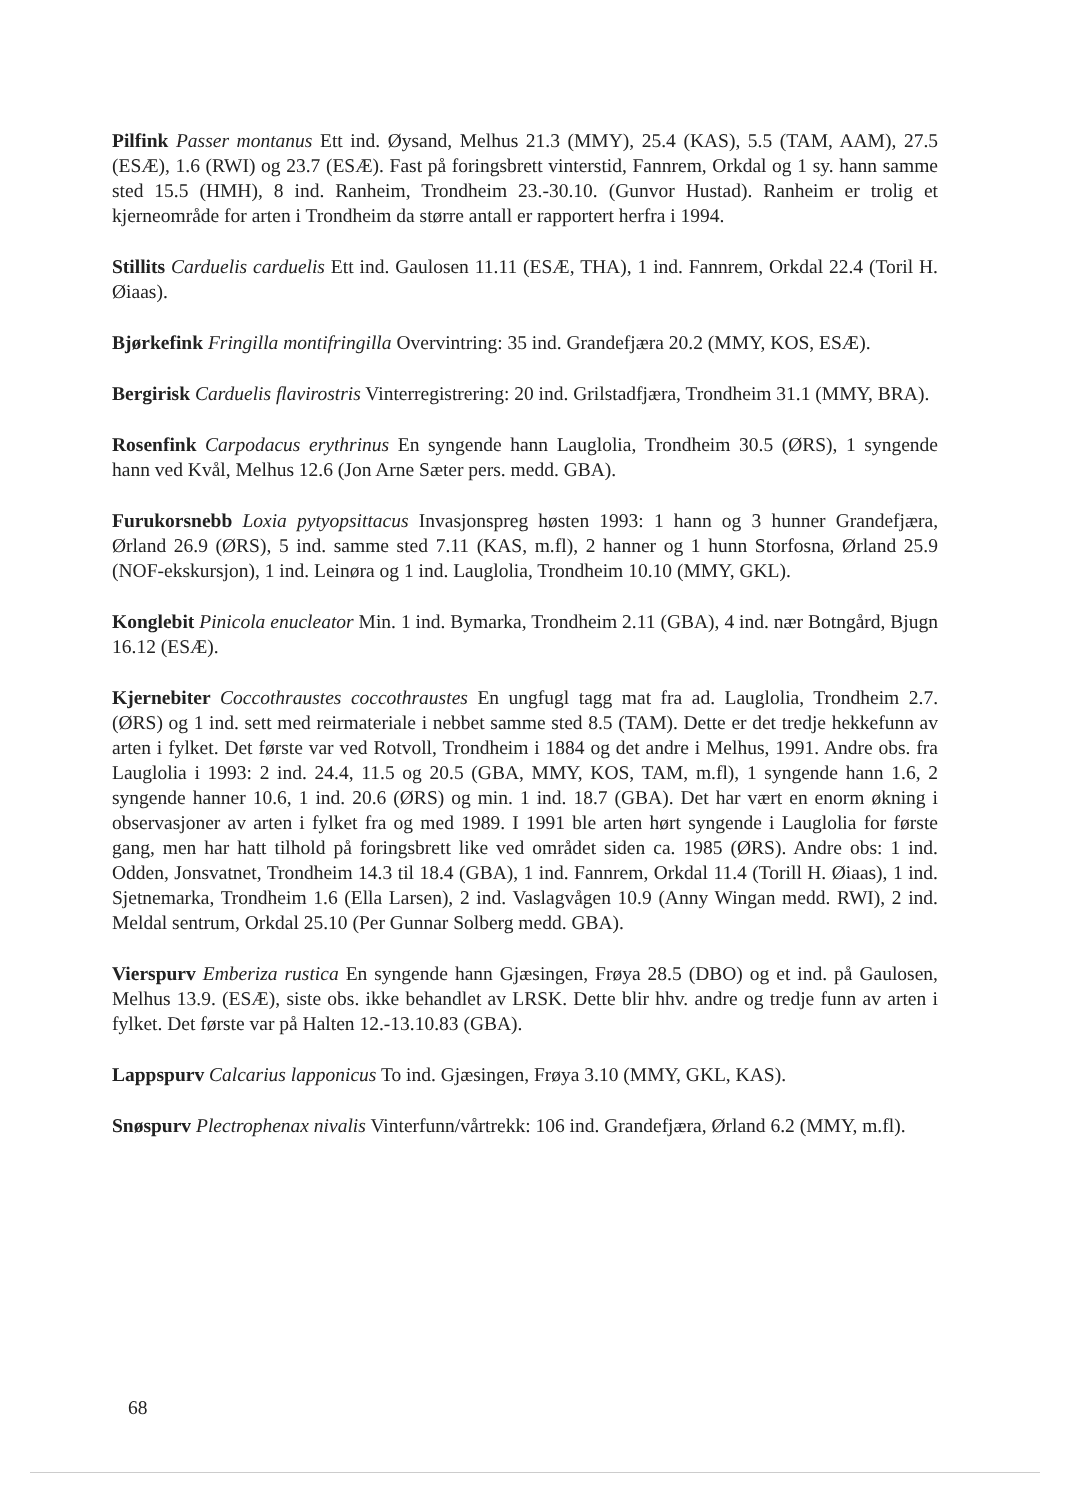Pilfink Passer montanus Ett ind. Øysand, Melhus 21.3 (MMY), 25.4 (KAS), 5.5 (TAM, AAM), 27.5 (ESÆ), 1.6 (RWI) og 23.7 (ESÆ). Fast på foringsbrett vinterstid, Fannrem, Orkdal og 1 sy. hann samme sted 15.5 (HMH), 8 ind. Ranheim, Trondheim 23.-30.10. (Gunvor Hustad). Ranheim er trolig et kjerneområde for arten i Trondheim da større antall er rapportert herfra i 1994.
Stillits Carduelis carduelis Ett ind. Gaulosen 11.11 (ESÆ, THA), 1 ind. Fannrem, Orkdal 22.4 (Toril H. Øiaas).
Bjørkefink Fringilla montifringilla Overvintring: 35 ind. Grandefjæra 20.2 (MMY, KOS, ESÆ).
Bergirisk Carduelis flavirostris Vinterregistrering: 20 ind. Grilstadfjæra, Trondheim 31.1 (MMY, BRA).
Rosenfink Carpodacus erythrinus En syngende hann Lauglolia, Trondheim 30.5 (ØRS), 1 syngende hann ved Kvål, Melhus 12.6 (Jon Arne Sæter pers. medd. GBA).
Furukorsnebb Loxia pytyopsittacus Invasjonspreg høsten 1993: 1 hann og 3 hunner Grandefjæra, Ørland 26.9 (ØRS), 5 ind. samme sted 7.11 (KAS, m.fl), 2 hanner og 1 hunn Storfosna, Ørland 25.9 (NOF-ekskursjon), 1 ind. Leinøra og 1 ind. Lauglolia, Trondheim 10.10 (MMY, GKL).
Konglebit Pinicola enucleator Min. 1 ind. Bymarka, Trondheim 2.11 (GBA), 4 ind. nær Botngård, Bjugn 16.12 (ESÆ).
Kjernebiter Coccothraustes coccothraustes En ungfugl tagg mat fra ad. Lauglolia, Trondheim 2.7. (ØRS) og 1 ind. sett med reirmateriale i nebbet samme sted 8.5 (TAM). Dette er det tredje hekkefunn av arten i fylket. Det første var ved Rotvoll, Trondheim i 1884 og det andre i Melhus, 1991. Andre obs. fra Lauglolia i 1993: 2 ind. 24.4, 11.5 og 20.5 (GBA, MMY, KOS, TAM, m.fl), 1 syngende hann 1.6, 2 syngende hanner 10.6, 1 ind. 20.6 (ØRS) og min. 1 ind. 18.7 (GBA). Det har vært en enorm økning i observasjoner av arten i fylket fra og med 1989. I 1991 ble arten hørt syngende i Lauglolia for første gang, men har hatt tilhold på foringsbrett like ved området siden ca. 1985 (ØRS). Andre obs: 1 ind. Odden, Jonsvatnet, Trondheim 14.3 til 18.4 (GBA), 1 ind. Fannrem, Orkdal 11.4 (Torill H. Øiaas), 1 ind. Sjetnemarka, Trondheim 1.6 (Ella Larsen), 2 ind. Vaslagvågen 10.9 (Anny Wingan medd. RWI), 2 ind. Meldal sentrum, Orkdal 25.10 (Per Gunnar Solberg medd. GBA).
Vierspurv Emberiza rustica En syngende hann Gjæsingen, Frøya 28.5 (DBO) og et ind. på Gaulosen, Melhus 13.9. (ESÆ), siste obs. ikke behandlet av LRSK. Dette blir hhv. andre og tredje funn av arten i fylket. Det første var på Halten 12.-13.10.83 (GBA).
Lappspurv Calcarius lapponicus To ind. Gjæsingen, Frøya 3.10 (MMY, GKL, KAS).
Snøspurv Plectrophenax nivalis Vinterfunn/vårtrekk: 106 ind. Grandefjæra, Ørland 6.2 (MMY, m.fl).
68